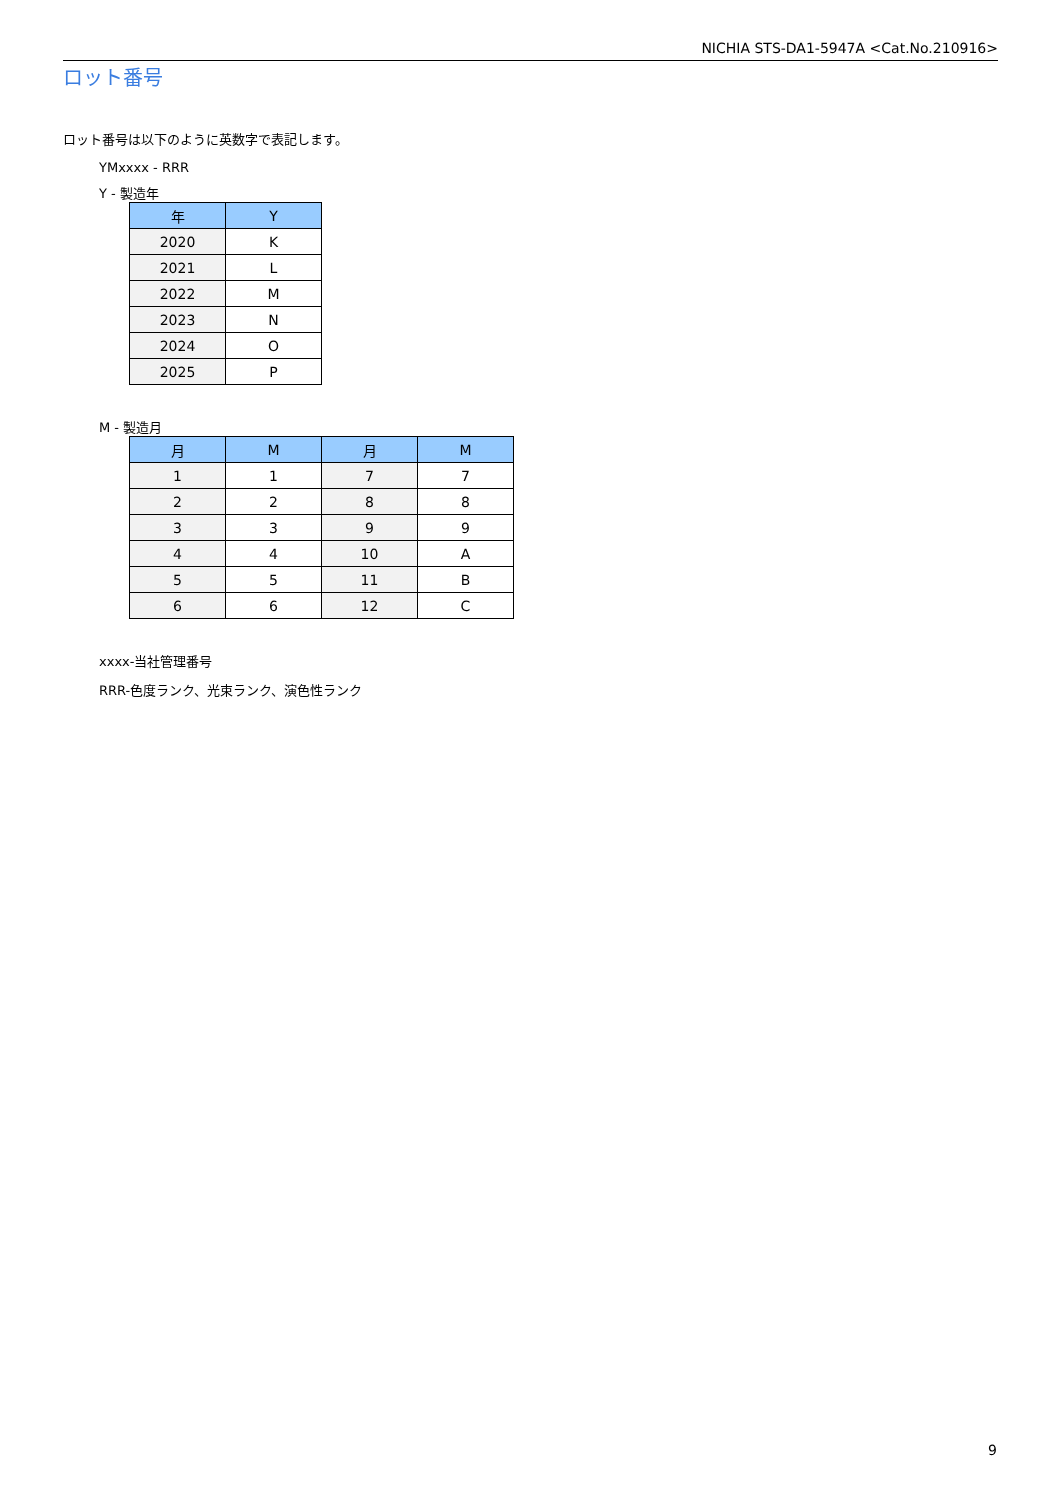NICHIA STS-DA1-5947A <Cat.No.210916>
ロット番号
ロット番号は以下のように英数字で表記します。
YMxxxx - RRR
Y - 製造年
| 年 | Y |
| --- | --- |
| 2020 | K |
| 2021 | L |
| 2022 | M |
| 2023 | N |
| 2024 | O |
| 2025 | P |
M - 製造月
| 月 | M | 月 | M |
| --- | --- | --- | --- |
| 1 | 1 | 7 | 7 |
| 2 | 2 | 8 | 8 |
| 3 | 3 | 9 | 9 |
| 4 | 4 | 10 | A |
| 5 | 5 | 11 | B |
| 6 | 6 | 12 | C |
xxxx-当社管理番号
RRR-色度ランク、光束ランク、演色性ランク
9